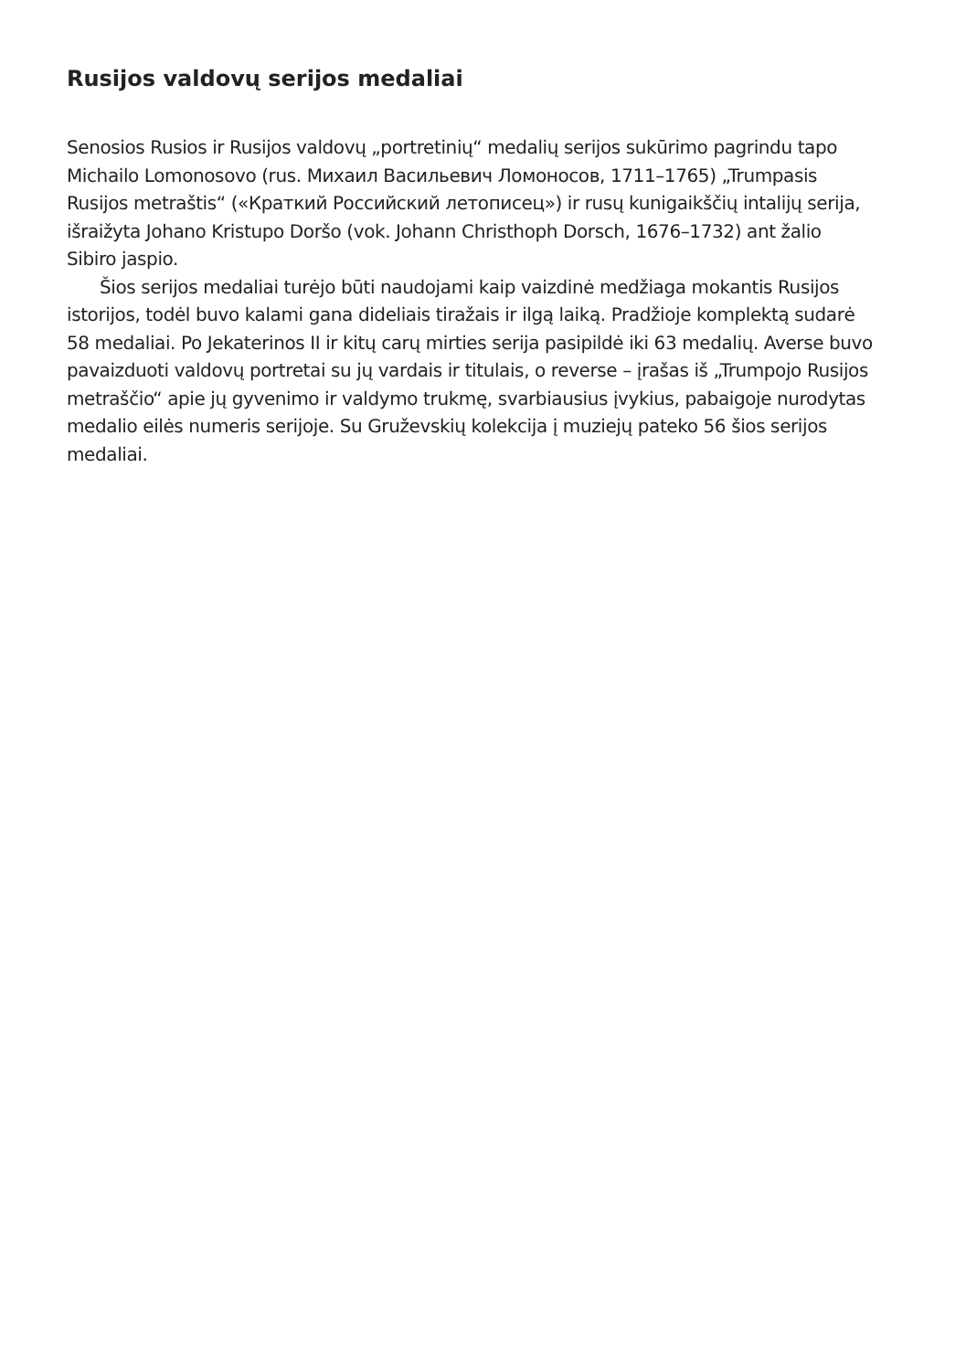Rusijos valdovų serijos medaliai
Senosios Rusios ir Rusijos valdovų „portretinių“ medalių serijos sukūrimo pagrindu tapo Michailo Lomonosovo (rus. Михаил Васильевич Ломоносов, 1711–1765) „Trumpasis Rusijos metraštis“ («Краткий Российский летописец») ir rusų kunigaikščių intalijų serija, išraižyta Johano Kristupo Doršo (vok. Johann Christhoph Dorsch, 1676–1732) ant žalio Sibiro jaspio.
Šios serijos medaliai turėjo būti naudojami kaip vaizdinė medžiaga mokantis Rusijos istorijos, todėl buvo kalami gana dideliais tiražais ir ilgą laiką. Pradžioje komplektą sudarė 58 medaliai. Po Jekaterinos II ir kitų carų mirties serija pasipildė iki 63 medalių. Averse buvo pavaizduoti valdovų portretai su jų vardais ir titulais, o reverse – įrašas iš „Trumpojo Rusijos metraščio“ apie jų gyvenimo ir valdymo trukmę, svarbiausius įvykius, pabaigoje nurodytas medalio eilės numeris serijoje. Su Gruževskių kolekcija į muziejų pateko 56 šios serijos medaliai.